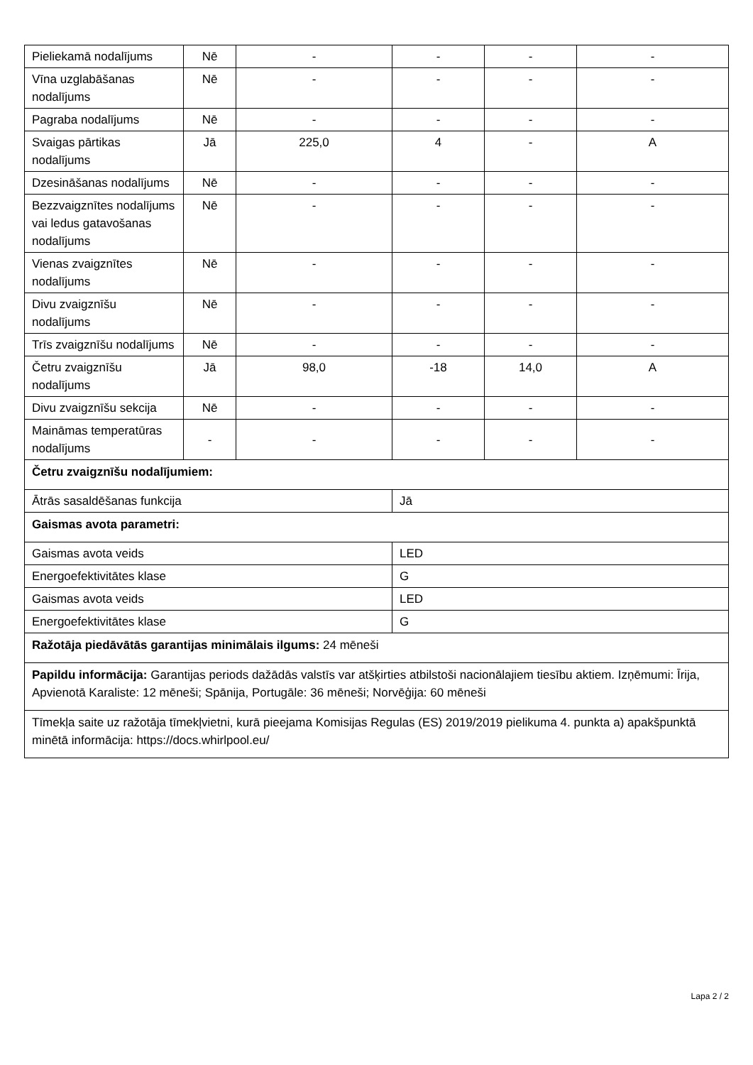| Pieliekamā nodalījums | Nē | - | - | - | - |
| Vīna uzglabāšanas nodalījums | Nē | - | - | - | - |
| Pagraba nodalījums | Nē | - | - | - | - |
| Svaigas pārtikas nodalījums | Jā | 225,0 | 4 | - | A |
| Dzesināšanas nodalījums | Nē | - | - | - | - |
| Bezzvaigznītes nodalījums vai ledus gatavošanas nodalījums | Nē | - | - | - | - |
| Vienas zvaigznītes nodalījums | Nē | - | - | - | - |
| Divu zvaigznīšu nodalījums | Nē | - | - | - | - |
| Trīs zvaigznīšu nodalījums | Nē | - | - | - | - |
| Četru zvaigznīšu nodalījums | Jā | 98,0 | -18 | 14,0 | A |
| Divu zvaigznīšu sekcija | Nē | - | - | - | - |
| Maināmas temperatūras nodalījums | - | - | - | - | - |
| Četru zvaigznīšu nodalījumiem: | | | | | |
| Ātrās sasaldēšanas funkcija | | | Jā | | |
| Gaismas avota parametri: | | | | | |
| Gaismas avota veids | | | LED | | |
| Energoefektivitātes klase | | | G | | |
| Gaismas avota veids | | | LED | | |
| Energoefektivitātes klase | | | G | | |
| Ražotāja piedāvātās garantijas minimālais ilgums: 24 mēneši | | | | | |
| Papildu informācija: Garantijas periods dažādās valstīs var atšķirties atbilstoši nacionālajiem tiesību aktiem. Izņēmumi: Īrija, Apvienotā Karaliste: 12 mēneši; Spānija, Portugāle: 36 mēneši; Norvēģija: 60 mēneši | | | | | |
| Tīmekļa saite uz ražotāja tīmekļvietni, kurā pieejama Komisijas Regulas (ES) 2019/2019 pielikuma 4. punkta a) apakšpunktā minētā informācija: https://docs.whirlpool.eu/ | | | | | |
Lapa 2 / 2